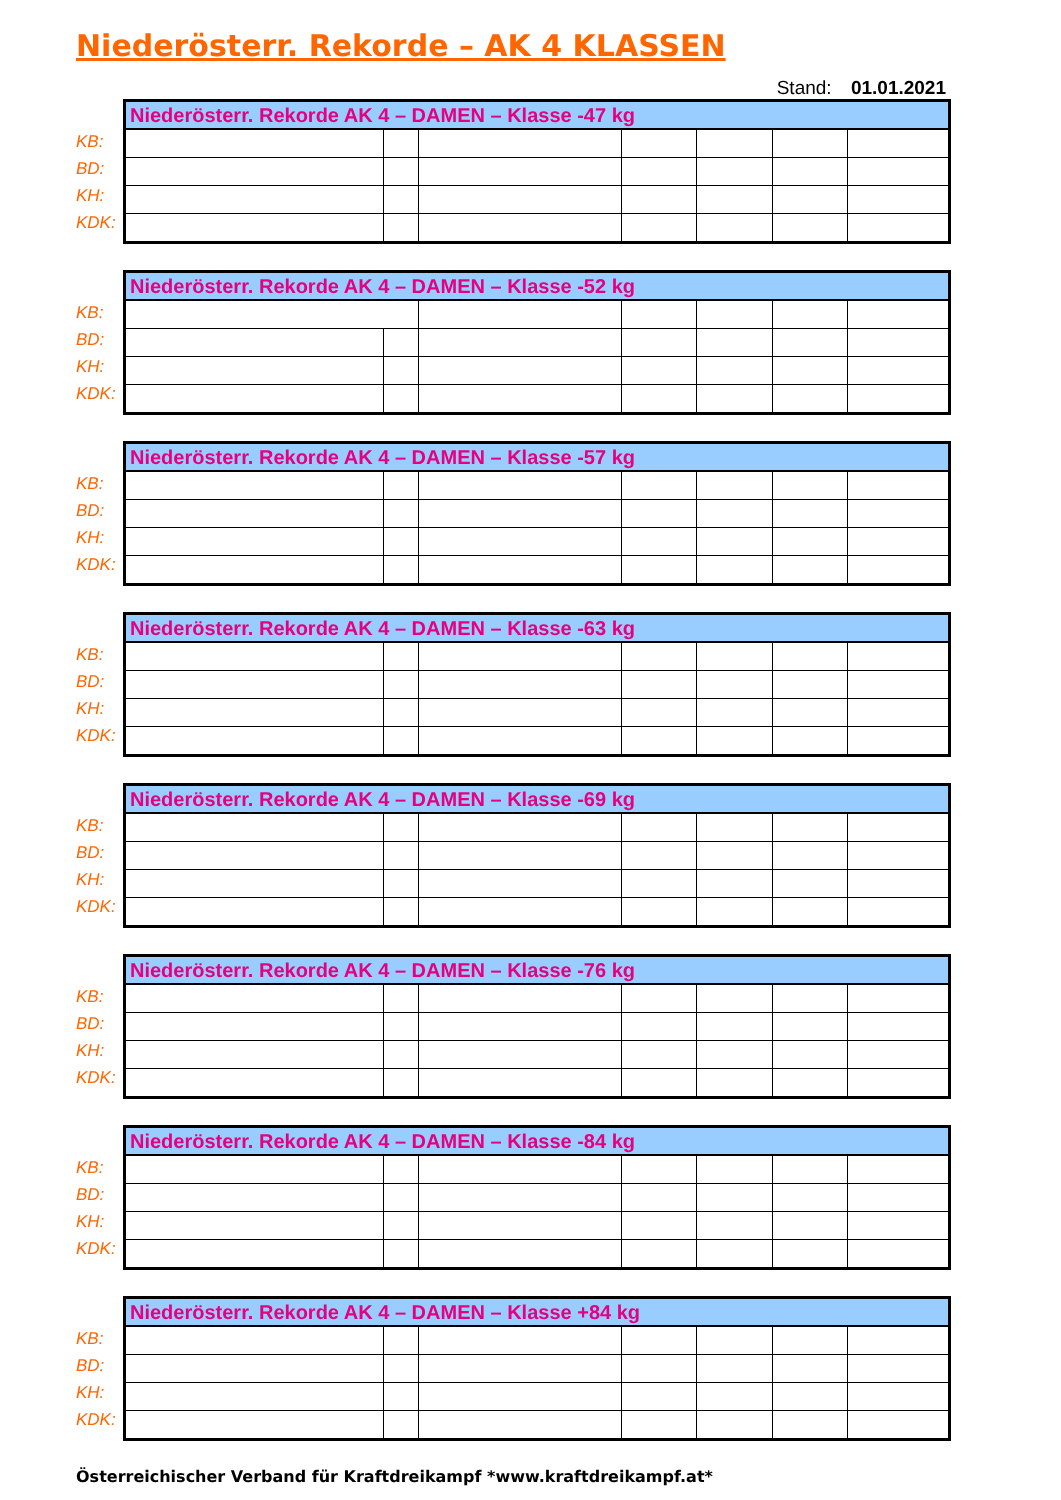Niederösterr. Rekorde – AK 4 KLASSEN
Stand: 01.01.2021
KB:
BD:
KH:
KDK:
| Niederösterr. Rekorde AK 4 – DAMEN – Klasse -47 kg | | | | | | |
| --- | --- | --- | --- | --- | --- | --- |
KB:
BD:
KH:
KDK:
| Niederösterr. Rekorde AK 4 – DAMEN – Klasse -52 kg | | | | | | |
| --- | --- | --- | --- | --- | --- | --- |
KB:
BD:
KH:
KDK:
| Niederösterr. Rekorde AK 4 – DAMEN – Klasse -57 kg | | | | | | |
| --- | --- | --- | --- | --- | --- | --- |
KB:
BD:
KH:
KDK:
| Niederösterr. Rekorde AK 4 – DAMEN – Klasse -63 kg | | | | | | |
| --- | --- | --- | --- | --- | --- | --- |
KB:
BD:
KH:
KDK:
| Niederösterr. Rekorde AK 4 – DAMEN – Klasse -69 kg | | | | | | |
| --- | --- | --- | --- | --- | --- | --- |
KB:
BD:
KH:
KDK:
| Niederösterr. Rekorde AK 4 – DAMEN – Klasse -76 kg | | | | | | |
| --- | --- | --- | --- | --- | --- | --- |
KB:
BD:
KH:
KDK:
| Niederösterr. Rekorde AK 4 – DAMEN – Klasse -84 kg | | | | | | |
| --- | --- | --- | --- | --- | --- | --- |
KB:
BD:
KH:
KDK:
| Niederösterr. Rekorde AK 4 – DAMEN – Klasse +84 kg | | | | | | |
| --- | --- | --- | --- | --- | --- | --- |
Österreichischer Verband für Kraftdreikampf *www.kraftdreikampf.at*